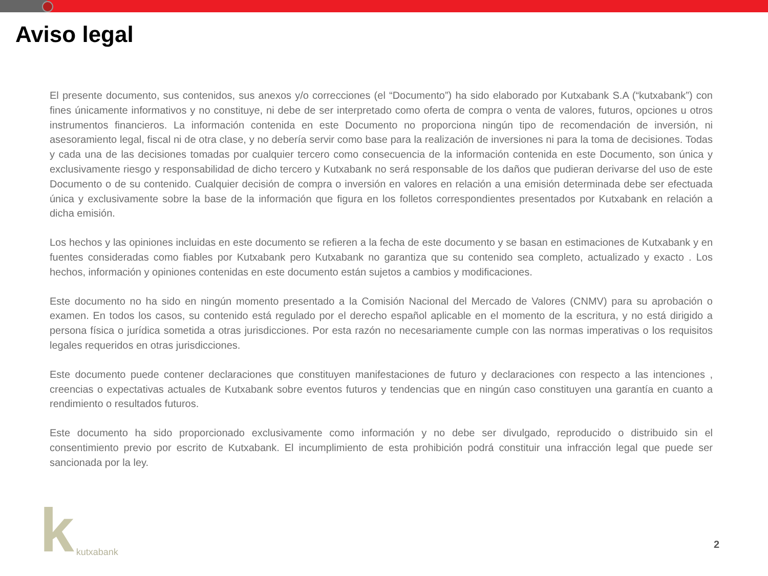Aviso legal
El presente documento, sus contenidos, sus anexos y/o correcciones (el “Documento”) ha sido elaborado por Kutxabank S.A (“kutxabank”) con fines únicamente informativos y no constituye, ni debe de ser interpretado como oferta de compra o venta de valores, futuros, opciones u otros instrumentos financieros. La información contenida en este Documento no proporciona ningún tipo de recomendación de inversión, ni asesoramiento legal, fiscal ni de otra clase, y no debería servir como base para la realización de inversiones ni para la toma de decisiones. Todas y cada una de las decisiones tomadas por cualquier tercero como consecuencia de la información contenida en este Documento, son única y exclusivamente riesgo y responsabilidad de dicho tercero y Kutxabank no será responsable de los daños que pudieran derivarse del uso de este Documento o de su contenido. Cualquier decisión de compra o inversión en valores en relación a una emisión determinada debe ser efectuada única y exclusivamente sobre la base de la información que figura en los folletos correspondientes presentados por Kutxabank en relación a dicha emisión.
Los hechos y las opiniones incluidas en este documento se refieren a la fecha de este documento y se basan en estimaciones de Kutxabank y en fuentes consideradas como fiables por Kutxabank pero Kutxabank no garantiza que su contenido sea completo, actualizado y exacto . Los hechos, información y opiniones contenidas en este documento están sujetos a cambios y modificaciones.
Este documento no ha sido en ningún momento presentado a la Comisión Nacional del Mercado de Valores (CNMV) para su aprobación o examen. En todos los casos, su contenido está regulado por el derecho español aplicable en el momento de la escritura, y no está dirigido a persona física o jurídica sometida a otras jurisdicciones. Por esta razón no necesariamente cumple con las normas imperativas o los requisitos legales requeridos en otras jurisdicciones.
Este documento puede contener declaraciones que constituyen manifestaciones de futuro y declaraciones con respecto a las intenciones , creencias o expectativas actuales de Kutxabank sobre eventos futuros y tendencias que en ningún caso constituyen una garantía en cuanto a rendimiento o resultados futuros.
Este documento ha sido proporcionado exclusivamente como información y no debe ser divulgado, reproducido o distribuido sin el consentimiento previo por escrito de Kutxabank. El incumplimiento de esta prohibición podrá constituir una infracción legal que puede ser sancionada por la ley.
kkutxabank
2